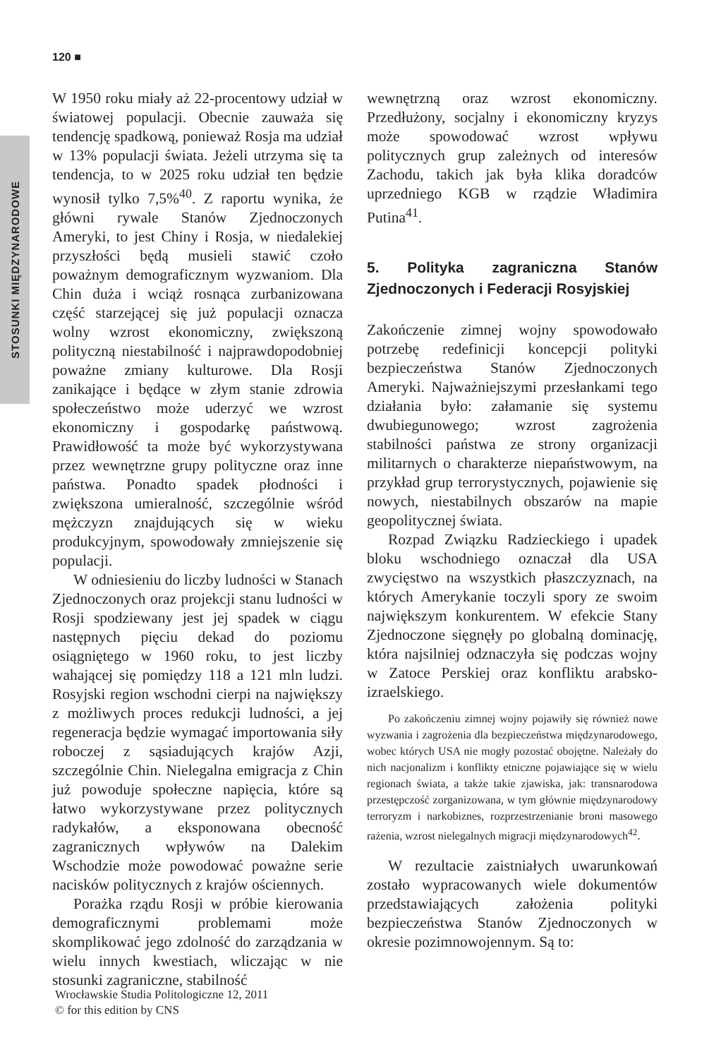STOSUNKI MIĘDZYNARODOWE
120 ■
W 1950 roku miały aż 22-procentowy udział w światowej populacji. Obecnie zauważa się tendencję spadkową, ponieważ Rosja ma udział w 13% populacji świata. Jeżeli utrzyma się ta tendencja, to w 2025 roku udział ten będzie wynosił tylko 7,5%<sup>40</sup>. Z raportu wynika, że główni rywale Stanów Zjednoczonych Ameryki, to jest Chiny i Rosja, w niedalekiej przyszłości będą musieli stawić czoło poważnym demograficznym wyzwaniom. Dla Chin duża i wciąż rosnąca zurbanizowana część starzejącej się już populacji oznacza wolny wzrost ekonomiczny, zwiększoną polityczną niestabilność i najprawdopodobniej poważne zmiany kulturowe. Dla Rosji zanikające i będące w złym stanie zdrowia społeczeństwo może uderzyć we wzrost ekonomiczny i gospodarkę państwową. Prawidłowość ta może być wykorzystywana przez wewnętrzne grupy polityczne oraz inne państwa. Ponadto spadek płodności i zwiększona umieralność, szczególnie wśród mężczyzn znajdujących się w wieku produkcyjnym, spowodowały zmniejszenie się populacji.
W odniesieniu do liczby ludności w Stanach Zjednoczonych oraz projekcji stanu ludności w Rosji spodziewany jest jej spadek w ciągu następnych pięciu dekad do poziomu osiągniętego w 1960 roku, to jest liczby wahającej się pomiędzy 118 a 121 mln ludzi. Rosyjski region wschodni cierpi na największy z możliwych proces redukcji ludności, a jej regeneracja będzie wymagać importowania siły roboczej z sąsiadujących krajów Azji, szczególnie Chin. Nielegalna emigracja z Chin już powoduje społeczne napięcia, które są łatwo wykorzystywane przez politycznych radykałów, a eksponowana obecność zagranicznych wpływów na Dalekim Wschodzie może powodować poważne serie nacisków politycznych z krajów ościennych.
Porażka rządu Rosji w próbie kierowania demograficznymi problemami może skomplikować jego zdolność do zarządzania w wielu innych kwestiach, wliczając w nie stosunki zagraniczne, stabilność
wewnętrzną oraz wzrost ekonomiczny. Przedłużony, socjalny i ekonomiczny kryzys może spowodować wzrost wpływu politycznych grup zależnych od interesów Zachodu, takich jak była klika doradców uprzedniego KGB w rządzie Władimira Putina<sup>41</sup>.
5. Polityka zagraniczna Stanów Zjednoczonych i Federacji Rosyjskiej
Zakończenie zimnej wojny spowodowało potrzebę redefinicji koncepcji polityki bezpieczeństwa Stanów Zjednoczonych Ameryki. Najważniejszymi przesłankami tego działania było: załamanie się systemu dwubiegunowego; wzrost zagrożenia stabilności państwa ze strony organizacji militarnych o charakterze niepaństwowym, na przykład grup terrorystycznych, pojawienie się nowych, niestabilnych obszarów na mapie geopolitycznej świata.
Rozpad Związku Radzieckiego i upadek bloku wschodniego oznaczał dla USA zwycięstwo na wszystkich płaszczyznach, na których Amerykanie toczyli spory ze swoim największym konkurentem. W efekcie Stany Zjednoczone sięgnęły po globalną dominację, która najsilniej odznaczyła się podczas wojny w Zatoce Perskiej oraz konfliktu arabsko-izraelskiego.
Po zakończeniu zimnej wojny pojawiły się również nowe wyzwania i zagrożenia dla bezpieczeństwa międzynarodowego, wobec których USA nie mogły pozostać obojętne. Należały do nich nacjonalizm i konflikty etniczne pojawiające się w wielu regionach świata, a także takie zjawiska, jak: transnarodowa przestępczość zorganizowana, w tym głównie międzynarodowy terroryzm i narkobiznes, rozprzestrzenianie broni masowego rażenia, wzrost nielegalnych migracji międzynarodowych<sup>42</sup>.
W rezultacie zaistniałych uwarunkowań zostało wypracowanych wiele dokumentów przedstawiających założenia polityki bezpieczeństwa Stanów Zjednoczonych w okresie pozimnowojennym. Są to:
Wrocławskie Studia Politologiczne 12, 2011
© for this edition by CNS